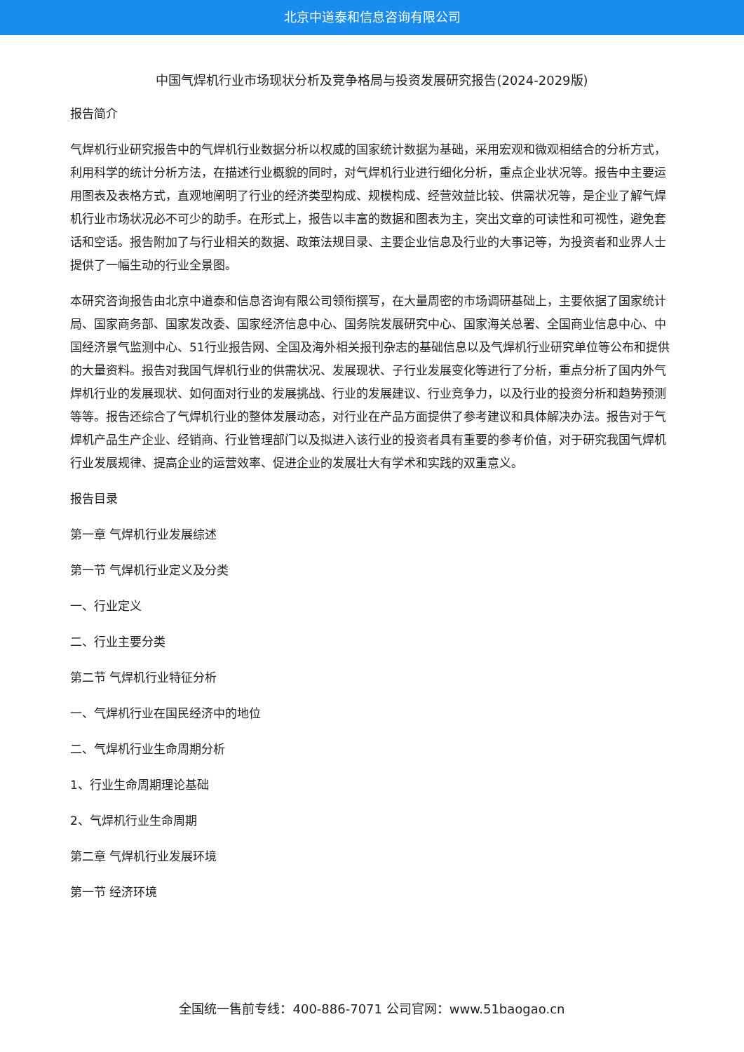北京中道泰和信息咨询有限公司
中国气焊机行业市场现状分析及竞争格局与投资发展研究报告(2024-2029版)
报告简介
气焊机行业研究报告中的气焊机行业数据分析以权威的国家统计数据为基础，采用宏观和微观相结合的分析方式，利用科学的统计分析方法，在描述行业概貌的同时，对气焊机行业进行细化分析，重点企业状况等。报告中主要运用图表及表格方式，直观地阐明了行业的经济类型构成、规模构成、经营效益比较、供需状况等，是企业了解气焊机行业市场状况必不可少的助手。在形式上，报告以丰富的数据和图表为主，突出文章的可读性和可视性，避免套话和空话。报告附加了与行业相关的数据、政策法规目录、主要企业信息及行业的大事记等，为投资者和业界人士提供了一幅生动的行业全景图。
本研究咨询报告由北京中道泰和信息咨询有限公司领衔撰写，在大量周密的市场调研基础上，主要依据了国家统计局、国家商务部、国家发改委、国家经济信息中心、国务院发展研究中心、国家海关总署、全国商业信息中心、中国经济景气监测中心、51行业报告网、全国及海外相关报刊杂志的基础信息以及气焊机行业研究单位等公布和提供的大量资料。报告对我国气焊机行业的供需状况、发展现状、子行业发展变化等进行了分析，重点分析了国内外气焊机行业的发展现状、如何面对行业的发展挑战、行业的发展建议、行业竞争力，以及行业的投资分析和趋势预测等等。报告还综合了气焊机行业的整体发展动态，对行业在产品方面提供了参考建议和具体解决办法。报告对于气焊机产品生产企业、经销商、行业管理部门以及拟进入该行业的投资者具有重要的参考价值，对于研究我国气焊机行业发展规律、提高企业的运营效率、促进企业的发展壮大有学术和实践的双重意义。
报告目录
第一章 气焊机行业发展综述
第一节 气焊机行业定义及分类
一、行业定义
二、行业主要分类
第二节 气焊机行业特征分析
一、气焊机行业在国民经济中的地位
二、气焊机行业生命周期分析
1、行业生命周期理论基础
2、气焊机行业生命周期
第二章 气焊机行业发展环境
第一节 经济环境
全国统一售前专线：400-886-7071 公司官网：www.51baogao.cn